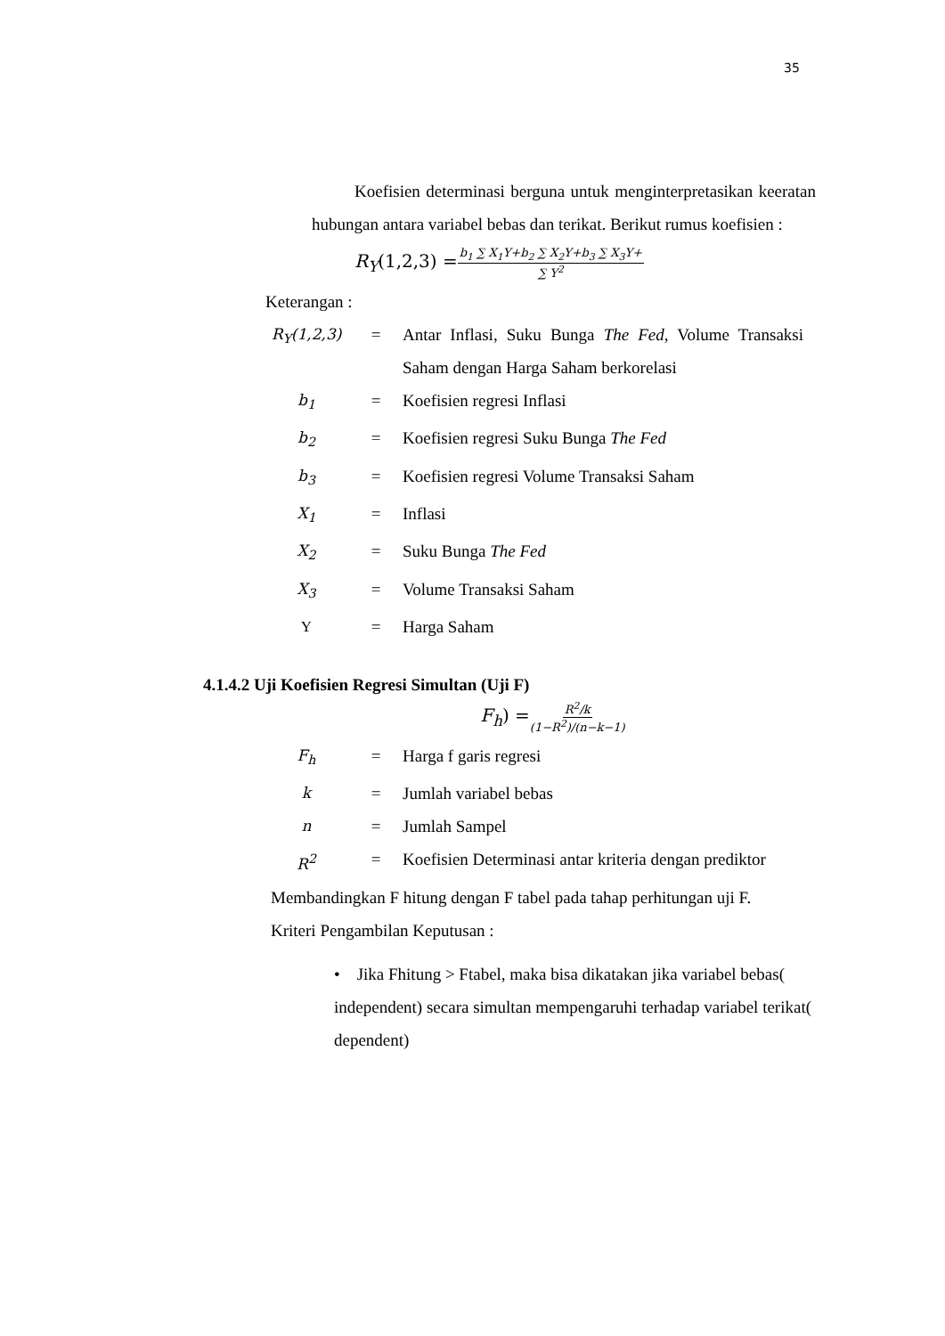35
Koefisien determinasi berguna untuk menginterpretasikan keeratan hubungan antara variabel bebas dan terikat. Berikut rumus koefisien :
R<sub>Y</sub>(1,2,3) = b<sub>1</sub> ∑ X<sub>1</sub>Y+b<sub>2</sub> ∑ X<sub>2</sub>Y+b<sub>3</sub> ∑ X<sub>3</sub>Y+ ∑ Y<sup>2</sup>
Keterangan :
| R<sub>Y</sub> (1,2,3) | = | Antar Inflasi, Suku Bunga The Fed , Volume Transaksi Saham dengan Harga Saham berkorelasi |
| b<sub>1</sub> | = | Koefisien regresi Inflasi |
| b<sub>2</sub> | = | Koefisien regresi Suku Bunga The Fed |
| b<sub>3</sub> | = | Koefisien regresi Volume Transaksi Saham |
| X<sub>1</sub> | = | Inflasi |
| X<sub>2</sub> | = | Suku Bunga The Fed |
| X<sub>3</sub> | = | Volume Transaksi Saham |
| Y | = | Harga Saham |
4.1.4.2 Uji Koefisien Regresi Simultan (Uji F)
F<sub>h</sub>) = R<sup>2</sup>/k (1−R<sup>2</sup>)/(n−k−1)
| F<sub>h</sub> | = | Harga f garis regresi |
| k | = | Jumlah variabel bebas |
| n | = | Jumlah Sampel |
| R<sup>2</sup> | = | Koefisien Determinasi antar kriteria dengan prediktor |
Membandingkan F hitung dengan F tabel pada tahap perhitungan uji F.
Kriteri Pengambilan Keputusan :
• Jika Fhitung > Ftabel, maka bisa dikatakan jika variabel bebas( independent) secara simultan mempengaruhi terhadap variabel terikat( dependent)